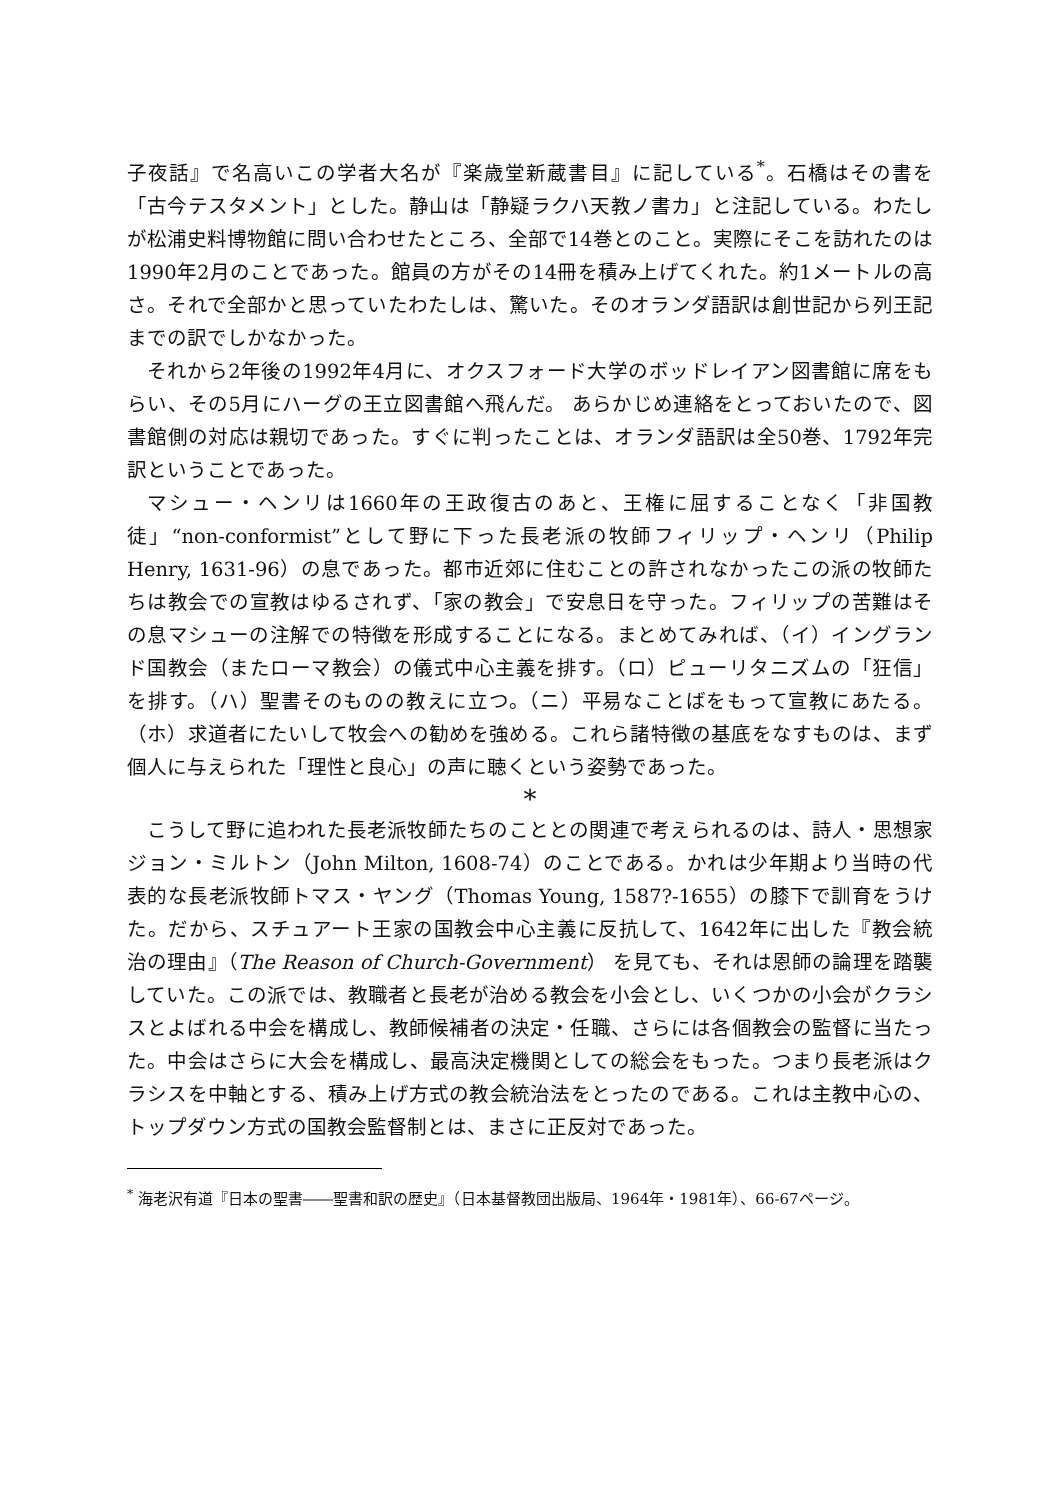子夜話』で名高いこの学者大名が『楽歳堂新蔵書目』に記している<sup>*</sup>。石橋はその書を「古今テスタメント」とした。静山は「静疑ラクハ天教ノ書カ」と注記している。わたしが松浦史料博物館に問い合わせたところ、全部で14巻とのこと。実際にそこを訪れたのは1990年2月のことであった。館員の方がその14冊を積み上げてくれた。約1メートルの高さ。それで全部かと思っていたわたしは、驚いた。そのオランダ語訳は創世記から列王記までの訳でしかなかった。
それから2年後の1992年4月に、オクスフォード大学のボッドレイアン図書館に席をもらい、その5月にハーグの王立図書館へ飛んだ。 あらかじめ連絡をとっておいたので、図書館側の対応は親切であった。すぐに判ったことは、オランダ語訳は全50巻、1792年完訳ということであった。
マシュー・ヘンリは1660年の王政復古のあと、王権に屈することなく「非国教徒」“non-conformist”として野に下った長老派の牧師フィリップ・ヘンリ（Philip Henry, 1631-96）の息であった。都市近郊に住むことの許されなかったこの派の牧師たちは教会での宣教はゆるされず、「家の教会」で安息日を守った。フィリップの苦難はその息マシューの注解での特徴を形成することになる。まとめてみれば、（イ）イングランド国教会（またローマ教会）の儀式中心主義を排す。（ロ）ピューリタニズムの「狂信」を排す。（ハ）聖書そのものの教えに立つ。（ニ）平易なことばをもって宣教にあたる。（ホ）求道者にたいして牧会への勧めを強める。これら諸特徴の基底をなすものは、まず個人に与えられた「理性と良心」の声に聴くという姿勢であった。
*
こうして野に追われた長老派牧師たちのこととの関連で考えられるのは、詩人・思想家ジョン・ミルトン（John Milton, 1608-74）のことである。かれは少年期より当時の代表的な長老派牧師トマス・ヤング（Thomas Young, 1587?-1655）の膝下で訓育をうけた。だから、スチュアート王家の国教会中心主義に反抗して、1642年に出した『教会統治の理由』（The Reason of Church-Government） を見ても、それは恩師の論理を踏襲していた。この派では、教職者と長老が治める教会を小会とし、いくつかの小会がクラシスとよばれる中会を構成し、教師候補者の決定・任職、さらには各個教会の監督に当たった。中会はさらに大会を構成し、最高決定機関としての総会をもった。つまり長老派はクラシスを中軸とする、積み上げ方式の教会統治法をとったのである。これは主教中心の、トップダウン方式の国教会監督制とは、まさに正反対であった。
<sup>*</sup> 海老沢有道『日本の聖書――聖書和訳の歴史』（日本基督教団出版局、1964年・1981年）、66-67ページ。